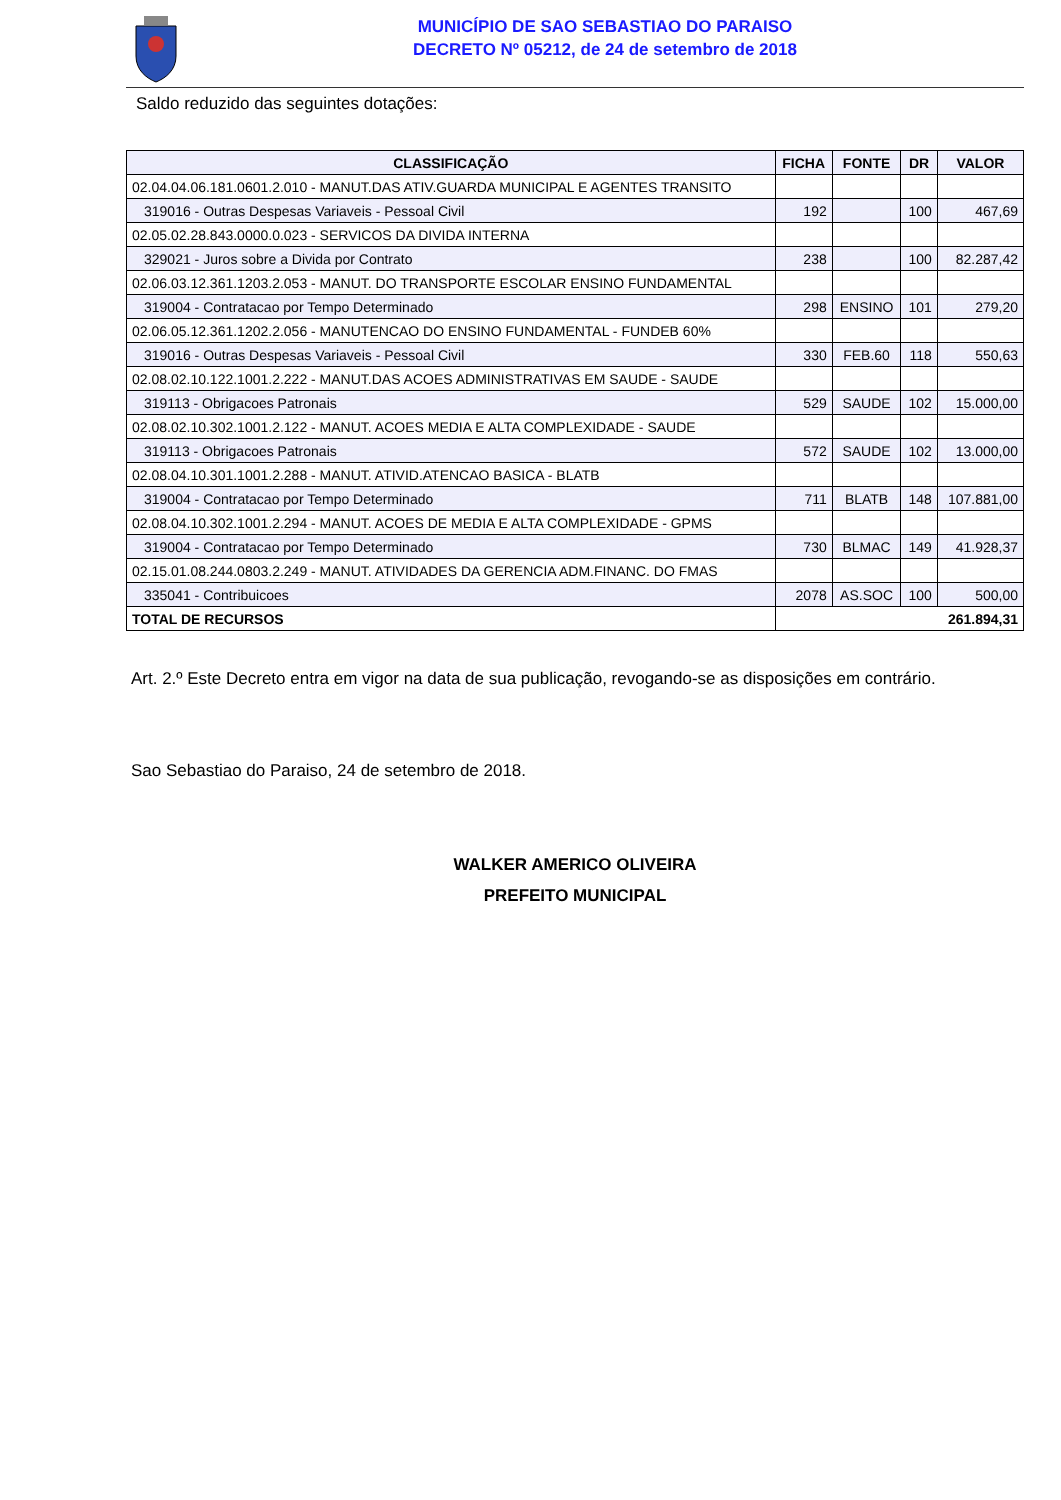MUNICÍPIO DE SAO SEBASTIAO DO PARAISO
DECRETO Nº 05212, de 24 de setembro de 2018
Saldo reduzido das seguintes dotações:
| CLASSIFICAÇÃO | FICHA | FONTE | DR | VALOR |
| --- | --- | --- | --- | --- |
| 02.04.04.06.181.0601.2.010 - MANUT.DAS ATIV.GUARDA MUNICIPAL E AGENTES TRANSITO | | | | |
| 319016 - Outras Despesas Variaveis - Pessoal Civil | 192 | | 100 | 467,69 |
| 02.05.02.28.843.0000.0.023 - SERVICOS DA DIVIDA INTERNA | | | | |
| 329021 - Juros sobre a Divida por Contrato | 238 | | 100 | 82.287,42 |
| 02.06.03.12.361.1203.2.053 - MANUT. DO TRANSPORTE ESCOLAR ENSINO FUNDAMENTAL | | | | |
| 319004 - Contratacao por Tempo Determinado | 298 | ENSINO | 101 | 279,20 |
| 02.06.05.12.361.1202.2.056 - MANUTENCAO DO ENSINO FUNDAMENTAL - FUNDEB 60% | | | | |
| 319016 - Outras Despesas Variaveis - Pessoal Civil | 330 | FEB.60 | 118 | 550,63 |
| 02.08.02.10.122.1001.2.222 - MANUT.DAS ACOES ADMINISTRATIVAS EM SAUDE - SAUDE | | | | |
| 319113 - Obrigacoes Patronais | 529 | SAUDE | 102 | 15.000,00 |
| 02.08.02.10.302.1001.2.122 - MANUT. ACOES MEDIA E ALTA COMPLEXIDADE - SAUDE | | | | |
| 319113 - Obrigacoes Patronais | 572 | SAUDE | 102 | 13.000,00 |
| 02.08.04.10.301.1001.2.288 - MANUT. ATIVID.ATENCAO BASICA - BLATB | | | | |
| 319004 - Contratacao por Tempo Determinado | 711 | BLATB | 148 | 107.881,00 |
| 02.08.04.10.302.1001.2.294 - MANUT. ACOES DE MEDIA E ALTA COMPLEXIDADE - GPMS | | | | |
| 319004 - Contratacao por Tempo Determinado | 730 | BLMAC | 149 | 41.928,37 |
| 02.15.01.08.244.0803.2.249 - MANUT. ATIVIDADES DA GERENCIA ADM.FINANC. DO FMAS | | | | |
| 335041 - Contribuicoes | 2078 | AS.SOC | 100 | 500,00 |
| TOTAL DE RECURSOS | 261.894,31 | | | |
Art. 2.º Este Decreto entra em vigor na data de sua publicação, revogando-se as disposições em contrário.
Sao Sebastiao do Paraiso, 24 de setembro de 2018.
WALKER AMERICO OLIVEIRA
PREFEITO MUNICIPAL